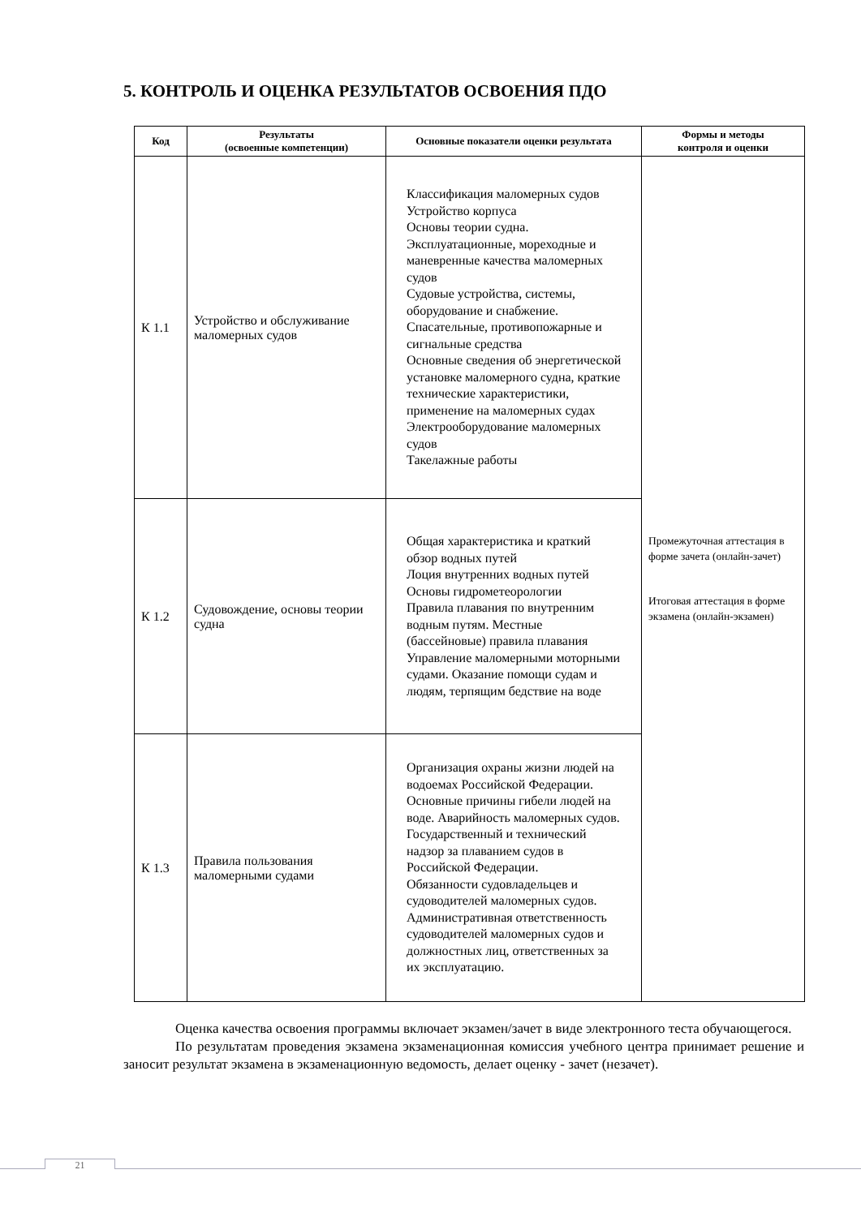5. КОНТРОЛЬ И ОЦЕНКА РЕЗУЛЬТАТОВ ОСВОЕНИЯ ПДО
| Код | Результаты (освоенные компетенции) | Основные показатели оценки результата | Формы и методы контроля и оценки |
| --- | --- | --- | --- |
| К 1.1 | Устройство и обслуживание маломерных судов | Классификация маломерных судов Устройство корпуса Основы теории судна. Эксплуатационные, мореходные и маневренные качества маломерных судов Судовые устройства, системы, оборудование и снабжение. Спасательные, противопожарные и сигнальные средства Основные сведения об энергетической установке маломерного судна, краткие технические характеристики, применение на маломерных судах Электрооборудование маломерных судов Такелажные работы | Промежуточная аттестация в форме зачета (онлайн-зачет) Итоговая аттестация в форме экзамена (онлайн-экзамен) |
| К 1.2 | Судовождение, основы теории судна | Общая характеристика и краткий обзор водных путей Лоция внутренних водных путей Основы гидрометеорологии Правила плавания по внутренним водным путям. Местные (бассейновые) правила плавания Управление маломерными моторными судами. Оказание помощи судам и людям, терпящим бедствие на воде | |
| К 1.3 | Правила пользования маломерными судами | Организация охраны жизни людей на водоемах Российской Федерации. Основные причины гибели людей на воде. Аварийность маломерных судов. Государственный и технический надзор за плаванием судов в Российской Федерации. Обязанности судовладельцев и судоводителей маломерных судов. Административная ответственность судоводителей маломерных судов и должностных лиц, ответственных за их эксплуатацию. | |
Оценка качества освоения программы включает экзамен/зачет в виде электронного теста обучающегося.
По результатам проведения экзамена экзаменационная комиссия учебного центра принимает решение и заносит результат экзамена в экзаменационную ведомость, делает оценку - зачет (незачет).
21